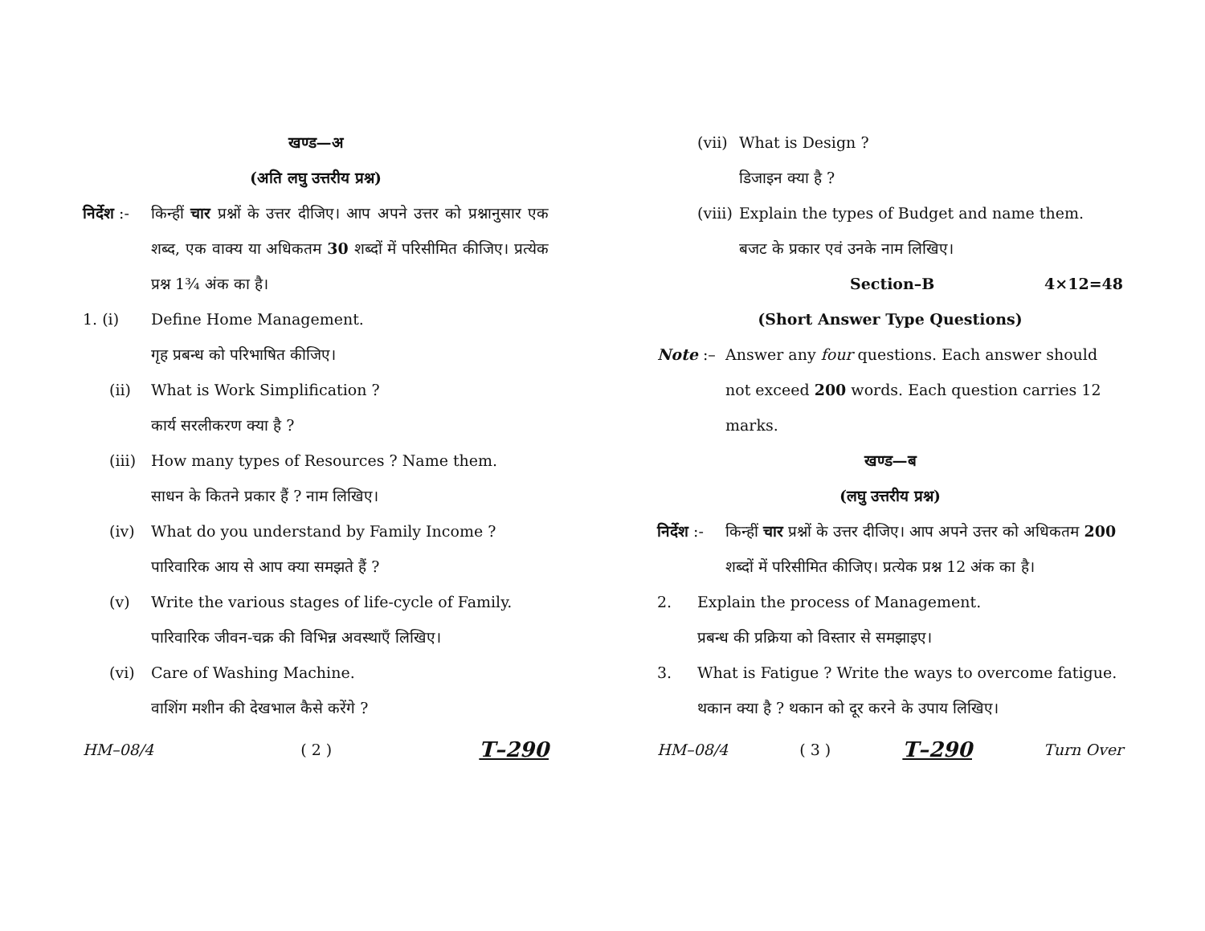खण्ड—अ
(अति लघु उत्तरीय प्रश्न)
निर्देश :-
किन्हीं चार प्रश्नों के उत्तर दीजिए। आप अपने उत्तर को प्रश्नानुसार एक शब्द, एक वाक्य या अधिकतम 30 शब्दों में परिसीमित कीजिए। प्रत्येक प्रश्न 1¾ अंक का है।
1. (i) Define Home Management.
गृह प्रबन्ध को परिभाषित कीजिए।
(ii) What is Work Simplification ?
कार्य सरलीकरण क्या है ?
(iii)
How many types of Resources ? Name them.
साधन के कितने प्रकार हैं ? नाम लिखिए।
(iv) What do you understand by Family Income ?
पारिवारिक आय से आप क्या समझते हैं ?
(v) Write the various stages of life-cycle of Family.
पारिवारिक जीवन-चक्र की विभिन्न अवस्थाएँ लिखिए।
(vi) Care of Washing Machine.
वाशिंग मशीन की देखभाल कैसे करेंगे ?
HM–08/4 ( 2 ) T–290
(vii)
What is Design ?
डिजाइन क्या है ?
(viii)
Explain the types of Budget and name them.
बजट के प्रकार एवं उनके नाम लिखिए।
Section–B 4×12=48
(Short Answer Type Questions)
Note :– Answer any four questions. Each answer should not exceed 200 words. Each question carries 12 marks.
खण्ड—ब
(लघु उत्तरीय प्रश्न)
निर्देश :-
किन्हीं चार प्रश्नों के उत्तर दीजिए। आप अपने उत्तर को अधिकतम 200 शब्दों में परिसीमित कीजिए। प्रत्येक प्रश्न 12 अंक का है।
2. Explain the process of Management.
प्रबन्ध की प्रक्रिया को विस्तार से समझाइए।
3. What is Fatigue ? Write the ways to overcome fatigue.
थकान क्या है ? थकान को दूर करने के उपाय लिखिए।
HM–08/4 ( 3 ) T–290 Turn Over